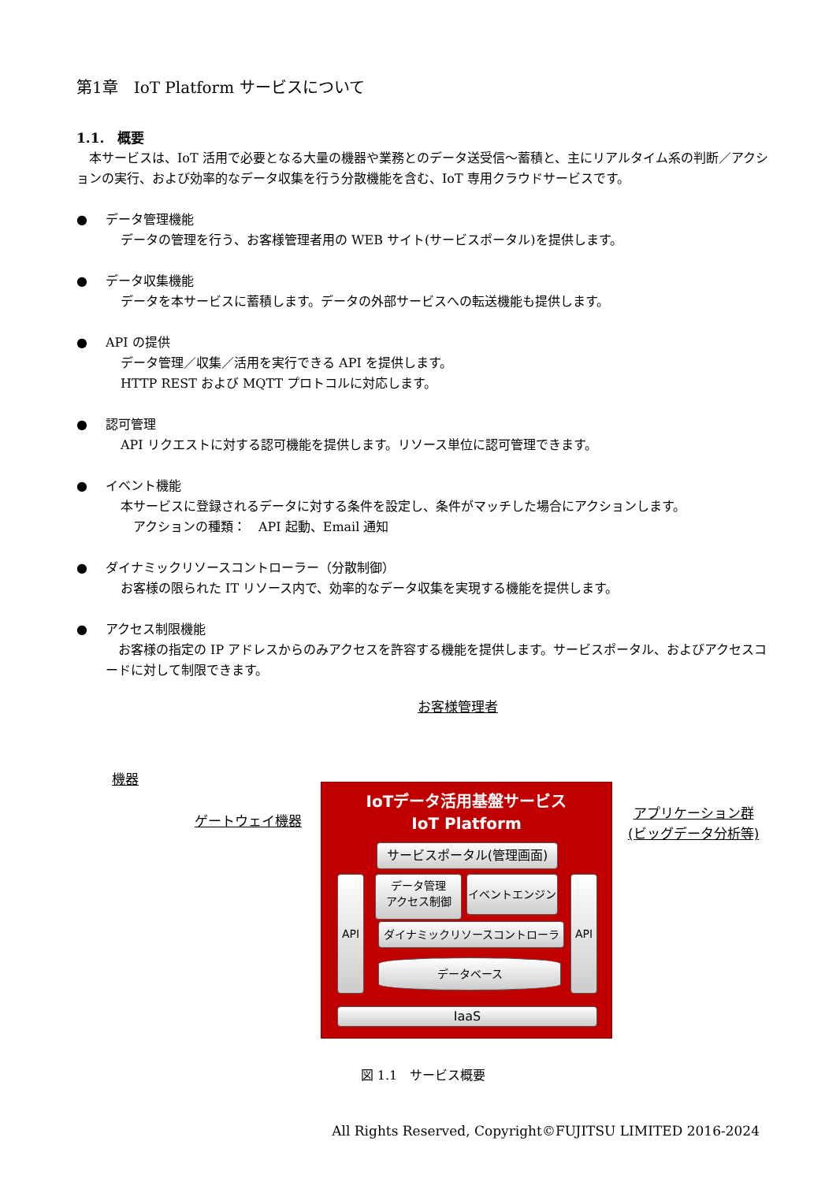第1章　IoT Platform サービスについて
1.1.　概要
　本サービスは、IoT 活用で必要となる大量の機器や業務とのデータ送受信～蓄積と、主にリアルタイム系の判断／アクションの実行、および効率的なデータ収集を行う分散機能を含む、IoT 専用クラウドサービスです。
● データ管理機能
データの管理を行う、お客様管理者用の WEB サイト(サービスポータル)を提供します。
● データ収集機能
データを本サービスに蓄積します。データの外部サービスへの転送機能も提供します。
● API の提供
データ管理／収集／活用を実行できる API を提供します。
HTTP REST および MQTT プロトコルに対応します。
● 認可管理
API リクエストに対する認可機能を提供します。リソース単位に認可管理できます。
● イベント機能
本サービスに登録されるデータに対する条件を設定し、条件がマッチした場合にアクションします。
　アクションの種類：　API 起動、Email 通知
● ダイナミックリソースコントローラー（分散制御）
お客様の限られた IT リソース内で、効率的なデータ収集を実現する機能を提供します。
● アクセス制限機能
　お客様の指定の IP アドレスからのみアクセスを許容する機能を提供します。サービスポータル、およびアクセスコードに対して制限できます。
お客様管理者
機器
ゲートウェイ機器
アプリケーション群
(ビッグデータ分析等)
IoTデータ活用基盤サービス
IoT Platform
サービスポータル(管理画面)
API
データ管理
アクセス制御
イベントエンジン API
ダイナミックリソースコントローラ
データベース
IaaS
図 1.1　サービス概要
All Rights Reserved, Copyright©FUJITSU LIMITED 2016-2024